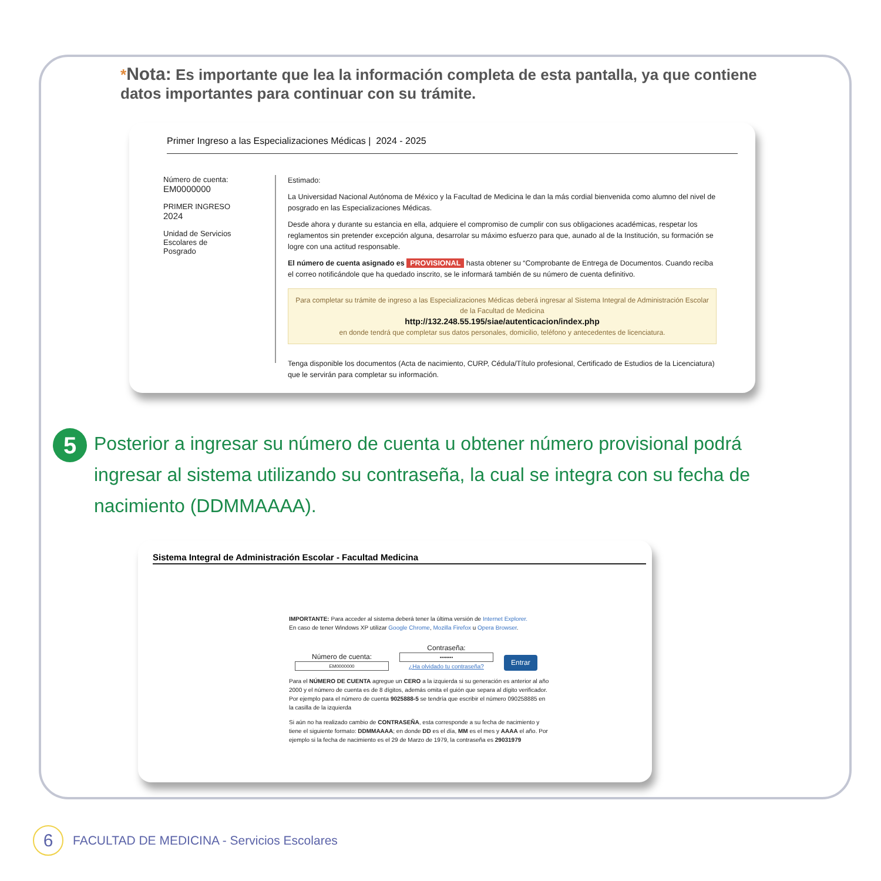*Nota: Es importante que lea la información completa de esta pantalla, ya que contiene datos importantes para continuar con su trámite.
Primer Ingreso a las Especializaciones Médicas | 2024 - 2025
Número de cuenta:
EM0000000
PRIMER INGRESO
2024
Unidad de Servicios
Escolares de
Posgrado
Estimado:
La Universidad Nacional Autónoma de México y la Facultad de Medicina le dan la más cordial bienvenida como alumno del nivel de posgrado en las Especializaciones Médicas.
Desde ahora y durante su estancia en ella, adquiere el compromiso de cumplir con sus obligaciones académicas, respetar los reglamentos sin pretender excepción alguna, desarrolar su máximo esfuerzo para que, aunado al de la Institución, su formación se logre con una actitud responsable.
El número de cuenta asignado es PROVISIONAL hasta obtener su “Comprobante de Entrega de Documentos. Cuando reciba el correo notificándole que ha quedado inscrito, se le informará también de su número de cuenta definitivo.
Para completar su trámite de ingreso a las Especializaciones Médicas deberá ingresar al Sistema Integral de Administración Escolar de la Facultad de Medicina
http://132.248.55.195/siae/autenticacion/index.php
en donde tendrá que completar sus datos personales, domicilio, teléfono y antecedentes de licenciatura.
Tenga disponible los documentos (Acta de nacimiento, CURP, Cédula/Título profesional, Certificado de Estudios de la Licenciatura) que le servirán para completar su información.
5
Posterior a ingresar su número de cuenta u obtener número provisional podrá ingresar al sistema utilizando su contraseña, la cual se integra con su fecha de nacimiento (DDMMAAAA).
Sistema Integral de Administración Escolar - Facultad Medicina
IMPORTANTE: Para acceder al sistema deberá tener la última versión de Internet Explorer.
En caso de tener Windows XP utilizar Google Chrome, Mozilla Firefox u Opera Browser.
Número de cuenta:
EM0000000
Contraseña:
••••••••
¿Ha olvidado tu contraseña?
Entrar
Para el NÚMERO DE CUENTA agregue un CERO a la izquierda si su generación es anterior al año 2000 y el número de cuenta es de 8 dígitos, además omita el guión que separa al dígito verificador. Por ejemplo para el número de cuenta 9025888-5 se tendría que escribir el número 090258885 en la casilla de la izquierda
Si aún no ha realizado cambio de CONTRASEÑA, esta corresponde a su fecha de nacimiento y tiene el siguiente formato: DDMMAAAA; en donde DD es el día, MM es el mes y AAAA el año. Por ejemplo si la fecha de nacimiento es el 29 de Marzo de 1979, la contraseña es 29031979
6
FACULTAD DE MEDICINA - Servicios Escolares